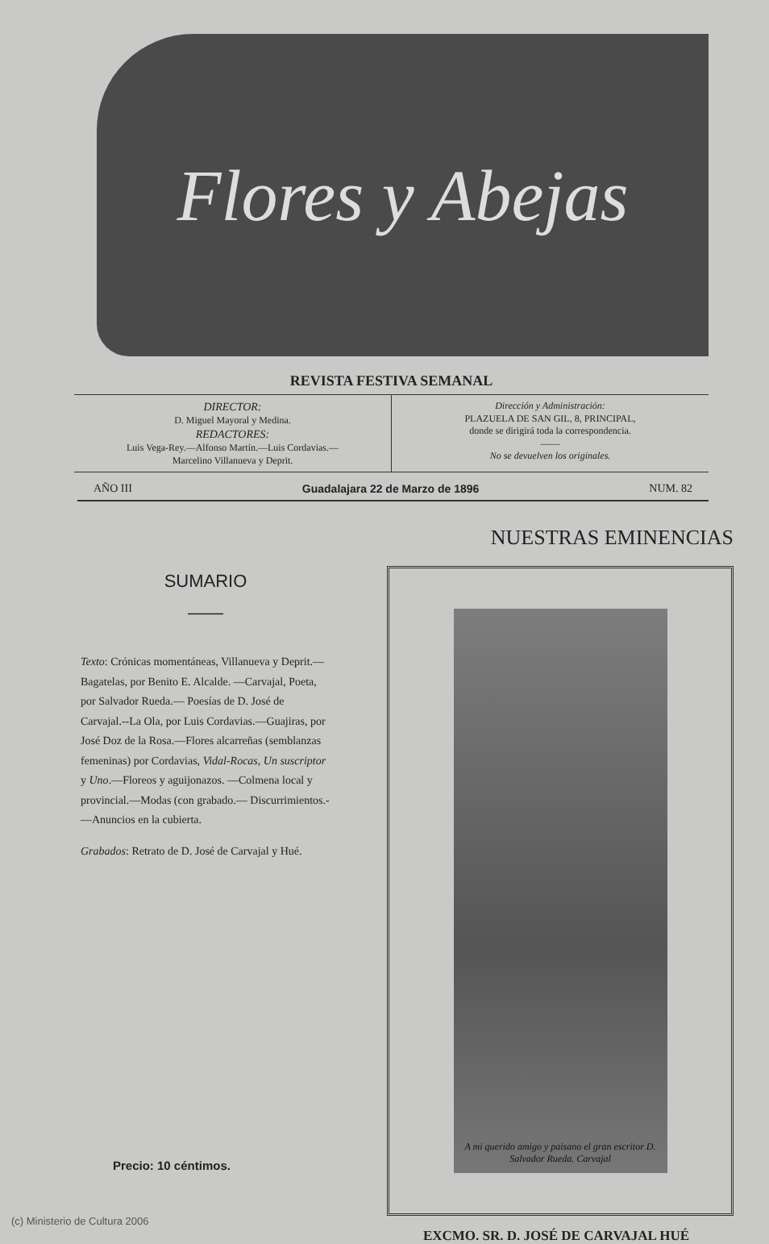Flores y Abejas
REVISTA FESTIVA SEMANAL
DIRECTOR:
D. Miguel Mayoral y Medina.
REDACTORES:
Luis Vega-Rey.—Alfonso Martín.—Luis Cordavias.—
Marcelino Villanueva y Deprit.
Dirección y Administración:
PLAZUELA DE SAN GIL, 8, PRINCIPAL,
donde se dirigirá toda la correspondencia.
——
No se devuelven los originales.
AÑO III Guadalajara 22 de Marzo de 1896 NUM. 82
SUMARIO
——
Texto: Crónicas momentáneas, Villanueva y Deprit.—Bagatelas, por Benito E. Alcalde. —Carvajal, Poeta, por Salvador Rueda.— Poesías de D. José de Carvajal.--La Ola, por Luis Cordavias.—Guajiras, por José Doz de la Rosa.—Flores alcarreñas (semblanzas femeninas) por Cordavias, Vidal-Rocas, Un suscriptor y Uno.—Floreos y aguijonazos. —Colmena local y provincial.—Modas (con grabado.— Discurrimientos.-—Anuncios en la cubierta.
Grabados: Retrato de D. José de Carvajal y Hué.
NUESTRAS EMINENCIAS
A mi querido amigo y paisano el gran escritor D. Salvador Rueda. Carvajal
EXCMO. SR. D. JOSÉ DE CARVAJAL HUÉ
Precio: 10 céntimos.
(c) Ministerio de Cultura 2006